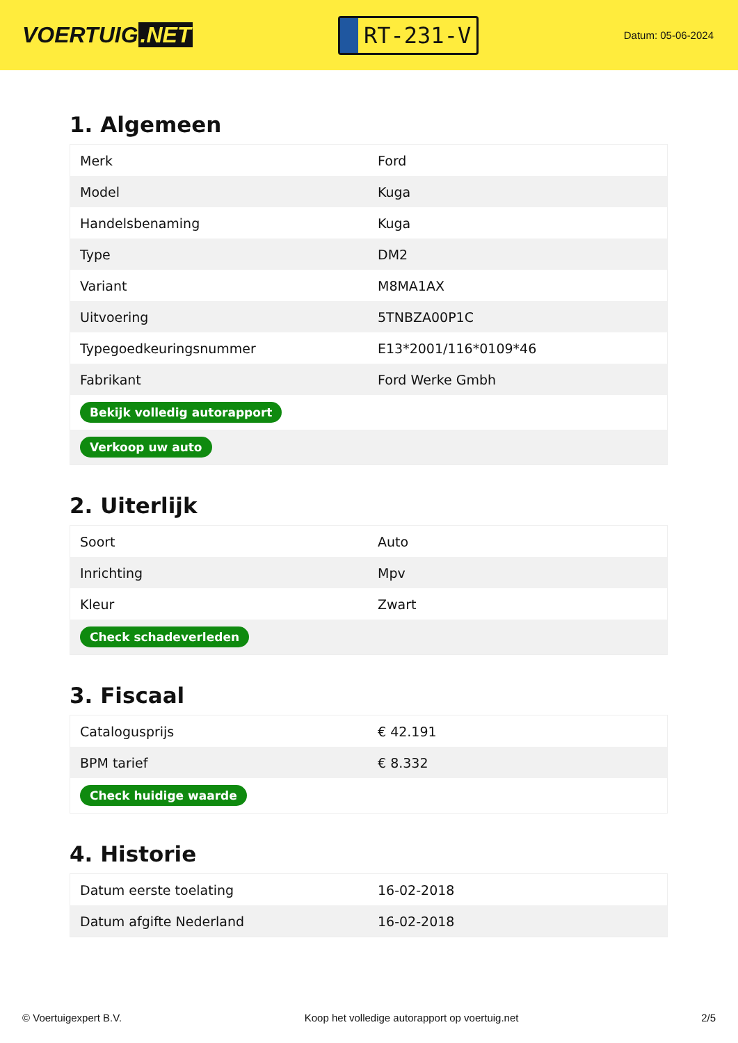VOERTUIG.NET
RT-231-V
Datum: 05-06-2024
1. Algemeen
| Merk | Ford |
| Model | Kuga |
| Handelsbenaming | Kuga |
| Type | DM2 |
| Variant | M8MA1AX |
| Uitvoering | 5TNBZA00P1C |
| Typegoedkeuringsnummer | E13*2001/116*0109*46 |
| Fabrikant | Ford Werke Gmbh |
| Bekijk volledig autorapport | |
| Verkoop uw auto | |
2. Uiterlijk
| Soort | Auto |
| Inrichting | Mpv |
| Kleur | Zwart |
| Check schadeverleden | |
3. Fiscaal
| Catalogusprijs | € 42.191 |
| BPM tarief | € 8.332 |
| Check huidige waarde | |
4. Historie
| Datum eerste toelating | 16-02-2018 |
| Datum afgifte Nederland | 16-02-2018 |
© Voertuigexpert B.V. Koop het volledige autorapport op voertuig.net 2/5